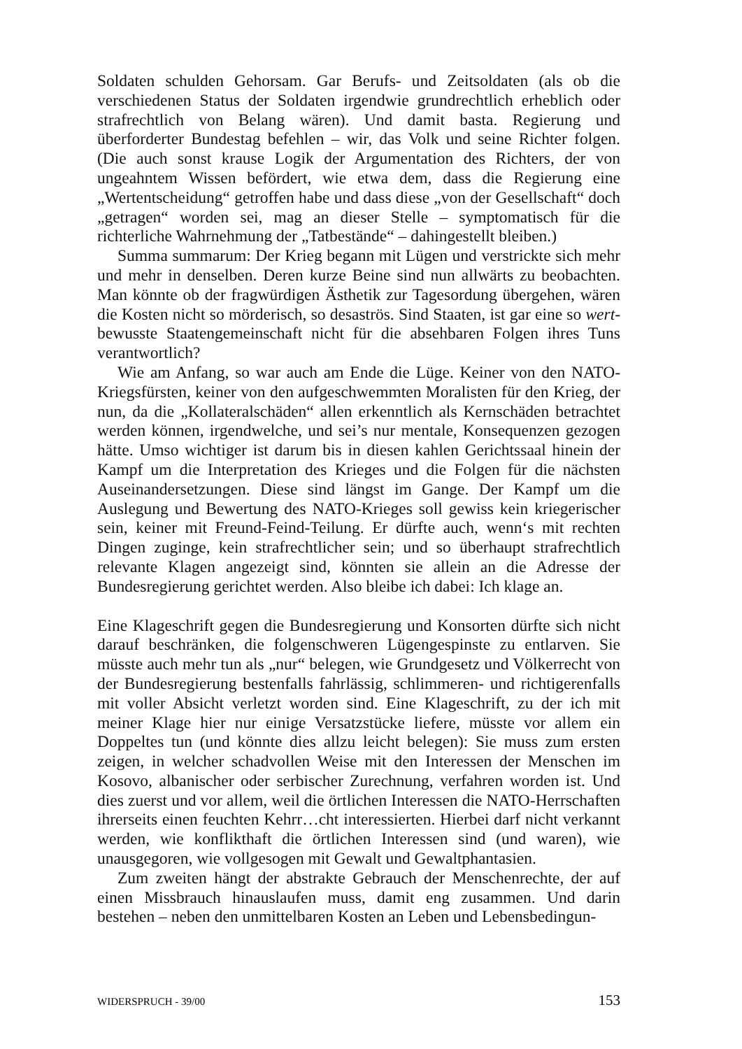Soldaten schulden Gehorsam. Gar Berufs- und Zeitsoldaten (als ob die verschiedenen Status der Soldaten irgendwie grundrechtlich erheblich oder strafrechtlich von Belang wären). Und damit basta. Regierung und überforderter Bundestag befehlen – wir, das Volk und seine Richter folgen. (Die auch sonst krause Logik der Argumentation des Richters, der von ungeahntem Wissen befördert, wie etwa dem, dass die Regierung eine „Wertentscheidung“ getroffen habe und dass diese „von der Gesellschaft“ doch „getragen“ worden sei, mag an dieser Stelle – symptomatisch für die richterliche Wahrnehmung der „Tatbestände“ – dahingestellt bleiben.)
Summa summarum: Der Krieg begann mit Lügen und verstrickte sich mehr und mehr in denselben. Deren kurze Beine sind nun allwärts zu beobachten. Man könnte ob der fragwürdigen Ästhetik zur Tagesordung übergehen, wären die Kosten nicht so mörderisch, so desaströs. Sind Staaten, ist gar eine so wert-bewusste Staatengemeinschaft nicht für die absehbaren Folgen ihres Tuns verantwortlich?
Wie am Anfang, so war auch am Ende die Lüge. Keiner von den NATO-Kriegsfürsten, keiner von den aufgeschwemmten Moralisten für den Krieg, der nun, da die „Kollateralschäden“ allen erkenntlich als Kernschäden betrachtet werden können, irgendwelche, und sei’s nur mentale, Konsequenzen gezogen hätte. Umso wichtiger ist darum bis in diesen kahlen Gerichtssaal hinein der Kampf um die Interpretation des Krieges und die Folgen für die nächsten Auseinandersetzungen. Diese sind längst im Gange. Der Kampf um die Auslegung und Bewertung des NATO-Krieges soll gewiss kein kriegerischer sein, keiner mit Freund-Feind-Teilung. Er dürfte auch, wenn‘s mit rechten Dingen zuginge, kein strafrechtlicher sein; und so überhaupt strafrechtlich relevante Klagen angezeigt sind, könnten sie allein an die Adresse der Bundesregierung gerichtet werden. Also bleibe ich dabei: Ich klage an.
Eine Klageschrift gegen die Bundesregierung und Konsorten dürfte sich nicht darauf beschränken, die folgenschweren Lügengespinste zu entlarven. Sie müsste auch mehr tun als „nur“ belegen, wie Grundgesetz und Völkerrecht von der Bundesregierung bestenfalls fahrlässig, schlimmeren- und richtigerenfalls mit voller Absicht verletzt worden sind. Eine Klageschrift, zu der ich mit meiner Klage hier nur einige Versatzstücke liefere, müsste vor allem ein Doppeltes tun (und könnte dies allzu leicht belegen): Sie muss zum ersten zeigen, in welcher schadvollen Weise mit den Interessen der Menschen im Kosovo, albanischer oder serbischer Zurechnung, verfahren worden ist. Und dies zuerst und vor allem, weil die örtlichen Interessen die NATO-Herrschaften ihrerseits einen feuchten Kehrr…cht interessierten. Hierbei darf nicht verkannt werden, wie konflikthaft die örtlichen Interessen sind (und waren), wie unausgegoren, wie vollgesogen mit Gewalt und Gewaltphantasien.
Zum zweiten hängt der abstrakte Gebrauch der Menschenrechte, der auf einen Missbrauch hinauslaufen muss, damit eng zusammen. Und darin bestehen – neben den unmittelbaren Kosten an Leben und Lebensbedingun-
WIDERSPRUCH - 39/00 153